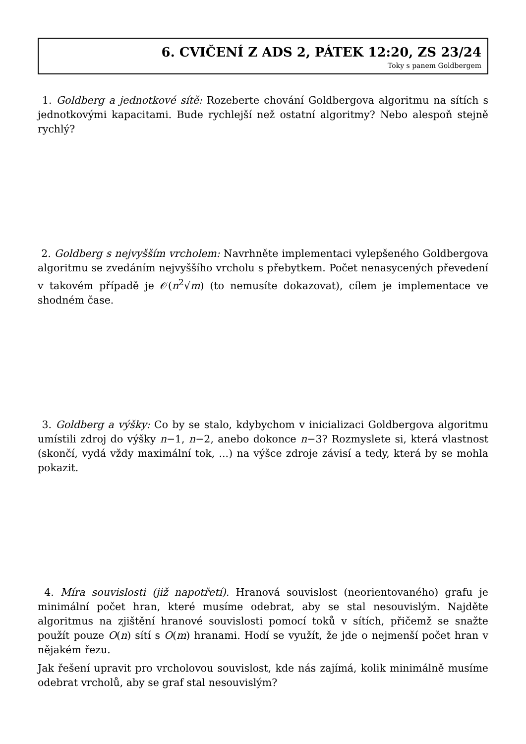6. CVIČENÍ Z ADS 2, PÁTEK 12:20, ZS 23/24
Toky s panem Goldbergem
1. Goldberg a jednotkové sítě: Rozeberte chování Goldbergova algoritmu na sítích s jednotkovými kapacitami. Bude rychlejší než ostatní algoritmy? Nebo alespoň stejně rychlý?
2. Goldberg s nejvyšším vrcholem: Navrhněte implementaci vylepšeného Goldbergova algoritmu se zvedáním nejvyššího vrcholu s přebytkem. Počet nenasycených převedení v takovém případě je 𝒪(n<sup>2</sup>√m) (to nemusíte dokazovat), cílem je implementace ve shodném čase.
3. Goldberg a výšky: Co by se stalo, kdybychom v inicializaci Goldbergova algoritmu umístili zdroj do výšky n−1, n−2, anebo dokonce n−3? Rozmyslete si, která vlastnost (skončí, vydá vždy maximální tok, ...) na výšce zdroje závisí a tedy, která by se mohla pokazit.
4. Míra souvislosti (již napotřetí). Hranová souvislost (neorientovaného) grafu je minimální počet hran, které musíme odebrat, aby se stal nesouvislým. Najděte algoritmus na zjištění hranové souvislosti pomocí toků v sítích, přičemž se snažte použít pouze O(n) sítí s O(m) hranami. Hodí se využít, že jde o nejmenší počet hran v nějakém řezu.
Jak řešení upravit pro vrcholovou souvislost, kde nás zajímá, kolik minimálně musíme odebrat vrcholů, aby se graf stal nesouvislým?